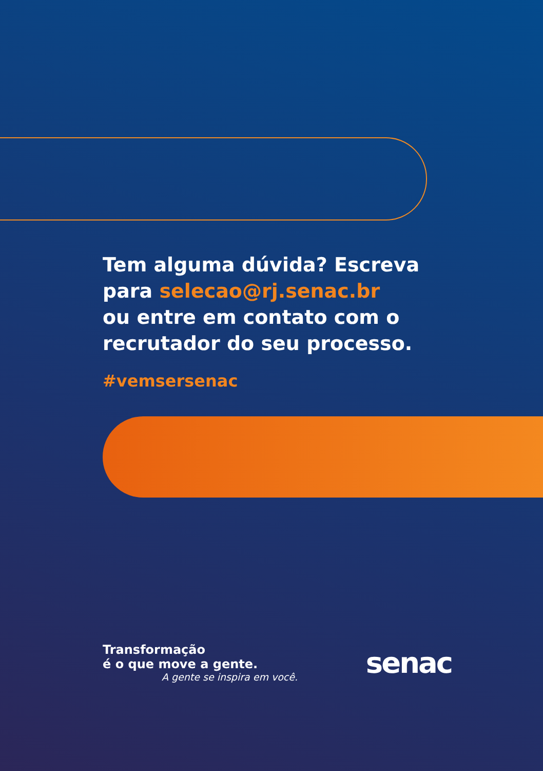Tem alguma dúvida? Escreva
para selecao@rj.senac.br
ou entre em contato com o
recrutador do seu processo.
#vemsersenac
Transformação
é o que move a gente.
A gente se inspira em você.
senac